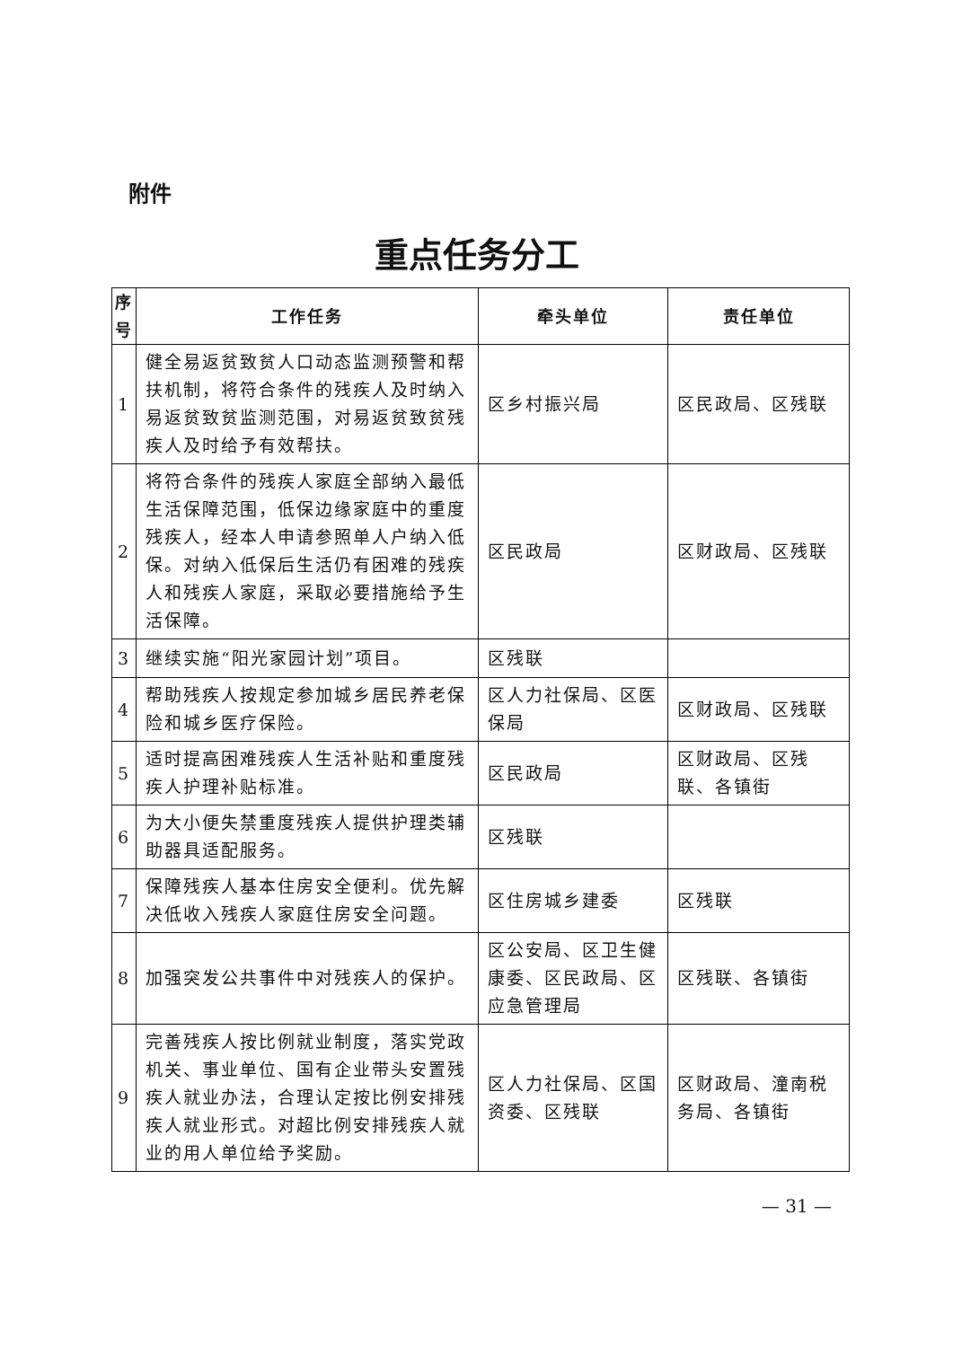附件
重点任务分工
| 序号 | 工作任务 | 牵头单位 | 责任单位 |
| --- | --- | --- | --- |
| 1 | 健全易返贫致贫人口动态监测预警和帮扶机制，将符合条件的残疾人及时纳入易返贫致贫监测范围，对易返贫致贫残疾人及时给予有效帮扶。 | 区乡村振兴局 | 区民政局、区残联 |
| 2 | 将符合条件的残疾人家庭全部纳入最低生活保障范围，低保边缘家庭中的重度残疾人，经本人申请参照单人户纳入低保。对纳入低保后生活仍有困难的残疾人和残疾人家庭，采取必要措施给予生活保障。 | 区民政局 | 区财政局、区残联 |
| 3 | 继续实施“阳光家园计划”项目。 | 区残联 | |
| 4 | 帮助残疾人按规定参加城乡居民养老保险和城乡医疗保险。 | 区人力社保局、区医保局 | 区财政局、区残联 |
| 5 | 适时提高困难残疾人生活补贴和重度残疾人护理补贴标准。 | 区民政局 | 区财政局、区残联、各镇街 |
| 6 | 为大小便失禁重度残疾人提供护理类辅助器具适配服务。 | 区残联 | |
| 7 | 保障残疾人基本住房安全便利。优先解决低收入残疾人家庭住房安全问题。 | 区住房城乡建委 | 区残联 |
| 8 | 加强突发公共事件中对残疾人的保护。 | 区公安局、区卫生健康委、区民政局、区应急管理局 | 区残联、各镇街 |
| 9 | 完善残疾人按比例就业制度，落实党政机关、事业单位、国有企业带头安置残疾人就业办法，合理认定按比例安排残疾人就业形式。对超比例安排残疾人就业的用人单位给予奖励。 | 区人力社保局、区国资委、区残联 | 区财政局、潼南税务局、各镇街 |
— 31 —